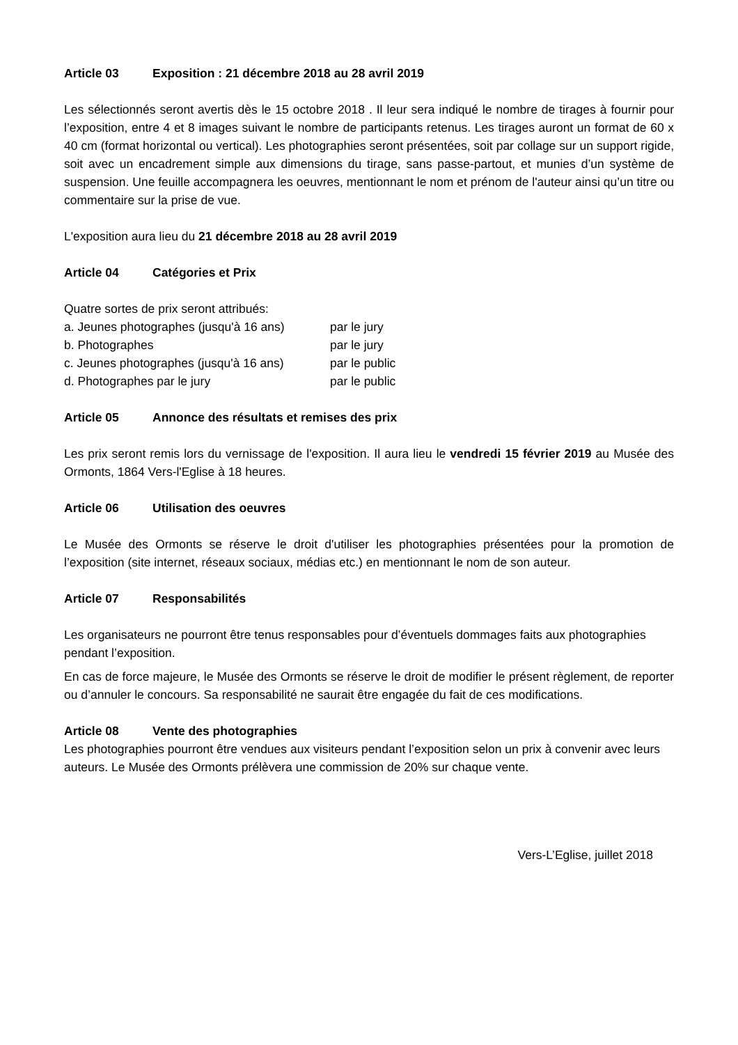Article 03 Exposition : 21 décembre 2018 au 28 avril 2019
Les sélectionnés seront avertis dès le 15 octobre 2018 . Il leur sera indiqué le nombre de tirages à fournir pour l’exposition, entre 4 et 8 images suivant le nombre de participants retenus. Les tirages auront un format de 60 x 40 cm (format horizontal ou vertical). Les photographies seront présentées, soit par collage sur un support rigide, soit avec un encadrement simple aux dimensions du tirage, sans passe-partout, et munies d’un système de suspension. Une feuille accompagnera les oeuvres, mentionnant le nom et prénom de l'auteur ainsi qu’un titre ou commentaire sur la prise de vue.
L'exposition aura lieu du 21 décembre 2018 au 28 avril 2019
Article 04 Catégories et Prix
Quatre sortes de prix seront attribués:
a. Jeunes photographes (jusqu'à 16 ans) par le jury
b. Photographes par le jury
c. Jeunes photographes (jusqu'à 16 ans) par le public
d. Photographes par le jury par le public
Article 05 Annonce des résultats et remises des prix
Les prix seront remis lors du vernissage de l'exposition. Il aura lieu le vendredi 15 février 2019 au Musée des Ormonts, 1864 Vers-l'Eglise à 18 heures.
Article 06 Utilisation des oeuvres
Le Musée des Ormonts se réserve le droit d'utiliser les photographies présentées pour la promotion de l’exposition (site internet, réseaux sociaux, médias etc.) en mentionnant le nom de son auteur.
Article 07 Responsabilités
Les organisateurs ne pourront être tenus responsables pour d’éventuels dommages faits aux photographies pendant l’exposition.
En cas de force majeure, le Musée des Ormonts se réserve le droit de modifier le présent règlement, de reporter ou d’annuler le concours. Sa responsabilité ne saurait être engagée du fait de ces modifications.
Article 08 Vente des photographies
Les photographies pourront être vendues aux visiteurs pendant l’exposition selon un prix à convenir avec leurs auteurs. Le Musée des Ormonts prélèvera une commission de 20% sur chaque vente.
Vers-L’Eglise, juillet 2018